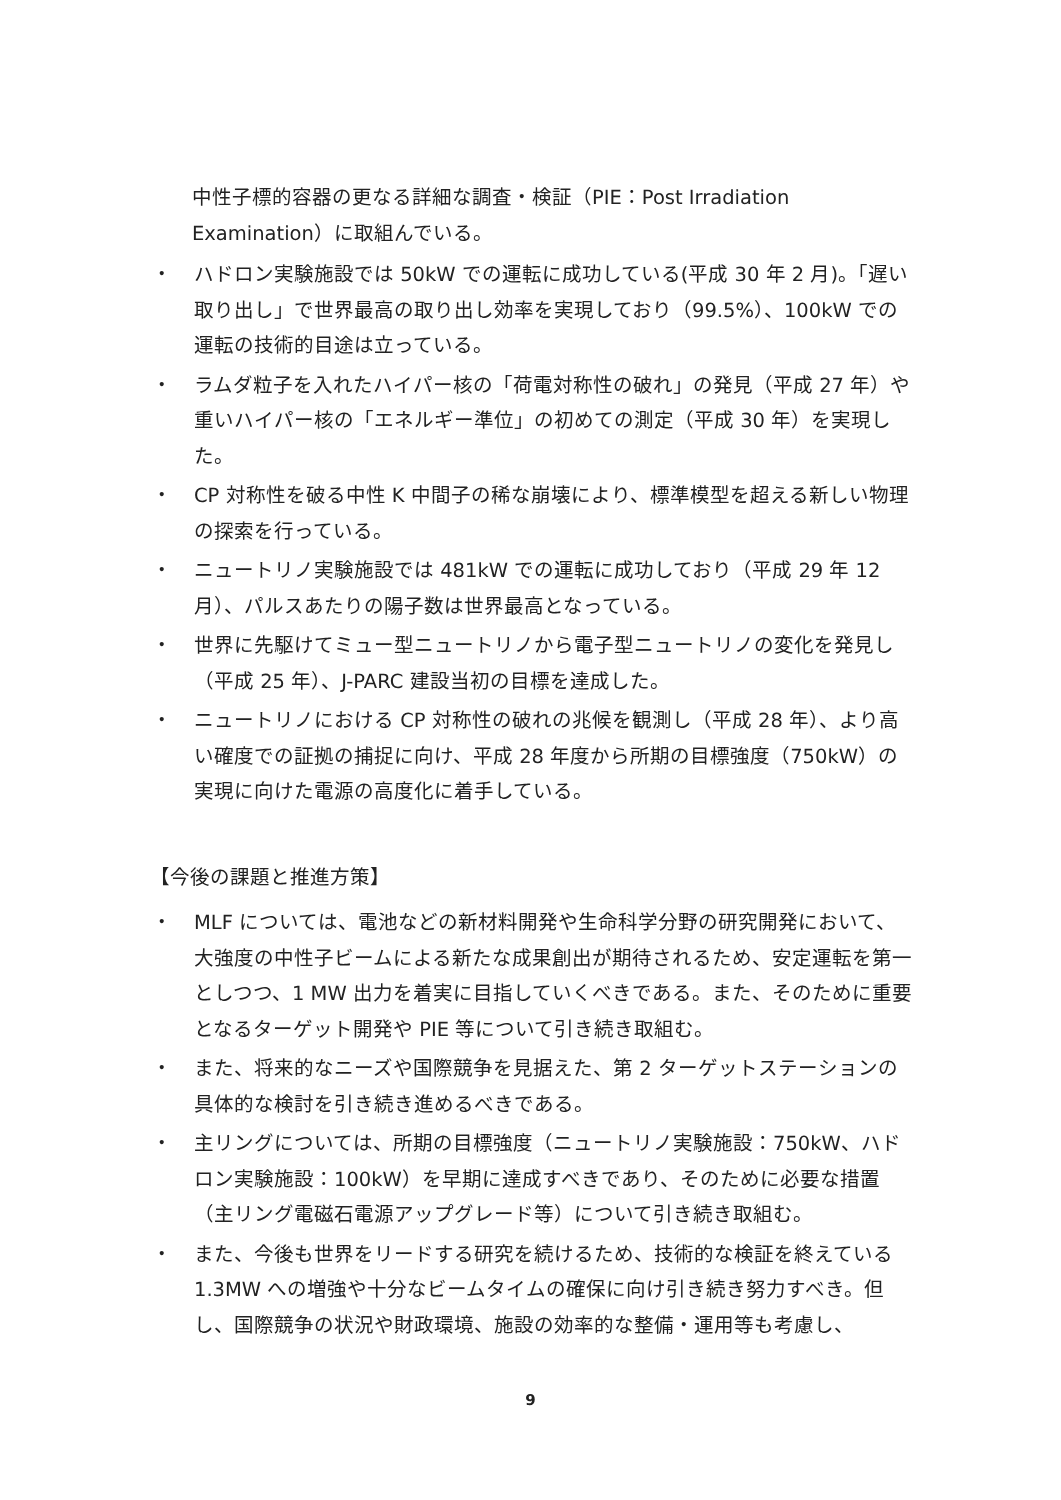中性子標的容器の更なる詳細な調査・検証（PIE：Post Irradiation Examination）に取組んでいる。
・ ハドロン実験施設では 50kW での運転に成功している(平成 30 年 2 月)。「遅い取り出し」で世界最高の取り出し効率を実現しており（99.5%）、100kW での運転の技術的目途は立っている。
・ ラムダ粒子を入れたハイパー核の「荷電対称性の破れ」の発見（平成 27 年）や重いハイパー核の「エネルギー準位」の初めての測定（平成 30 年）を実現した。
・ CP 対称性を破る中性 K 中間子の稀な崩壊により、標準模型を超える新しい物理の探索を行っている。
・ ニュートリノ実験施設では 481kW での運転に成功しており（平成 29 年 12 月）、パルスあたりの陽子数は世界最高となっている。
・ 世界に先駆けてミュー型ニュートリノから電子型ニュートリノの変化を発見し（平成 25 年）、J-PARC 建設当初の目標を達成した。
・ ニュートリノにおける CP 対称性の破れの兆候を観測し（平成 28 年）、より高い確度での証拠の捕捉に向け、平成 28 年度から所期の目標強度（750kW）の実現に向けた電源の高度化に着手している。
【今後の課題と推進方策】
・ MLF については、電池などの新材料開発や生命科学分野の研究開発において、大強度の中性子ビームによる新たな成果創出が期待されるため、安定運転を第一としつつ、1 MW 出力を着実に目指していくべきである。また、そのために重要となるターゲット開発や PIE 等について引き続き取組む。
・ また、将来的なニーズや国際競争を見据えた、第 2 ターゲットステーションの具体的な検討を引き続き進めるべきである。
・ 主リングについては、所期の目標強度（ニュートリノ実験施設：750kW、ハドロン実験施設：100kW）を早期に達成すべきであり、そのために必要な措置（主リング電磁石電源アップグレード等）について引き続き取組む。
・ また、今後も世界をリードする研究を続けるため、技術的な検証を終えている 1.3MW への増強や十分なビームタイムの確保に向け引き続き努力すべき。但し、国際競争の状況や財政環境、施設の効率的な整備・運用等も考慮し、
9